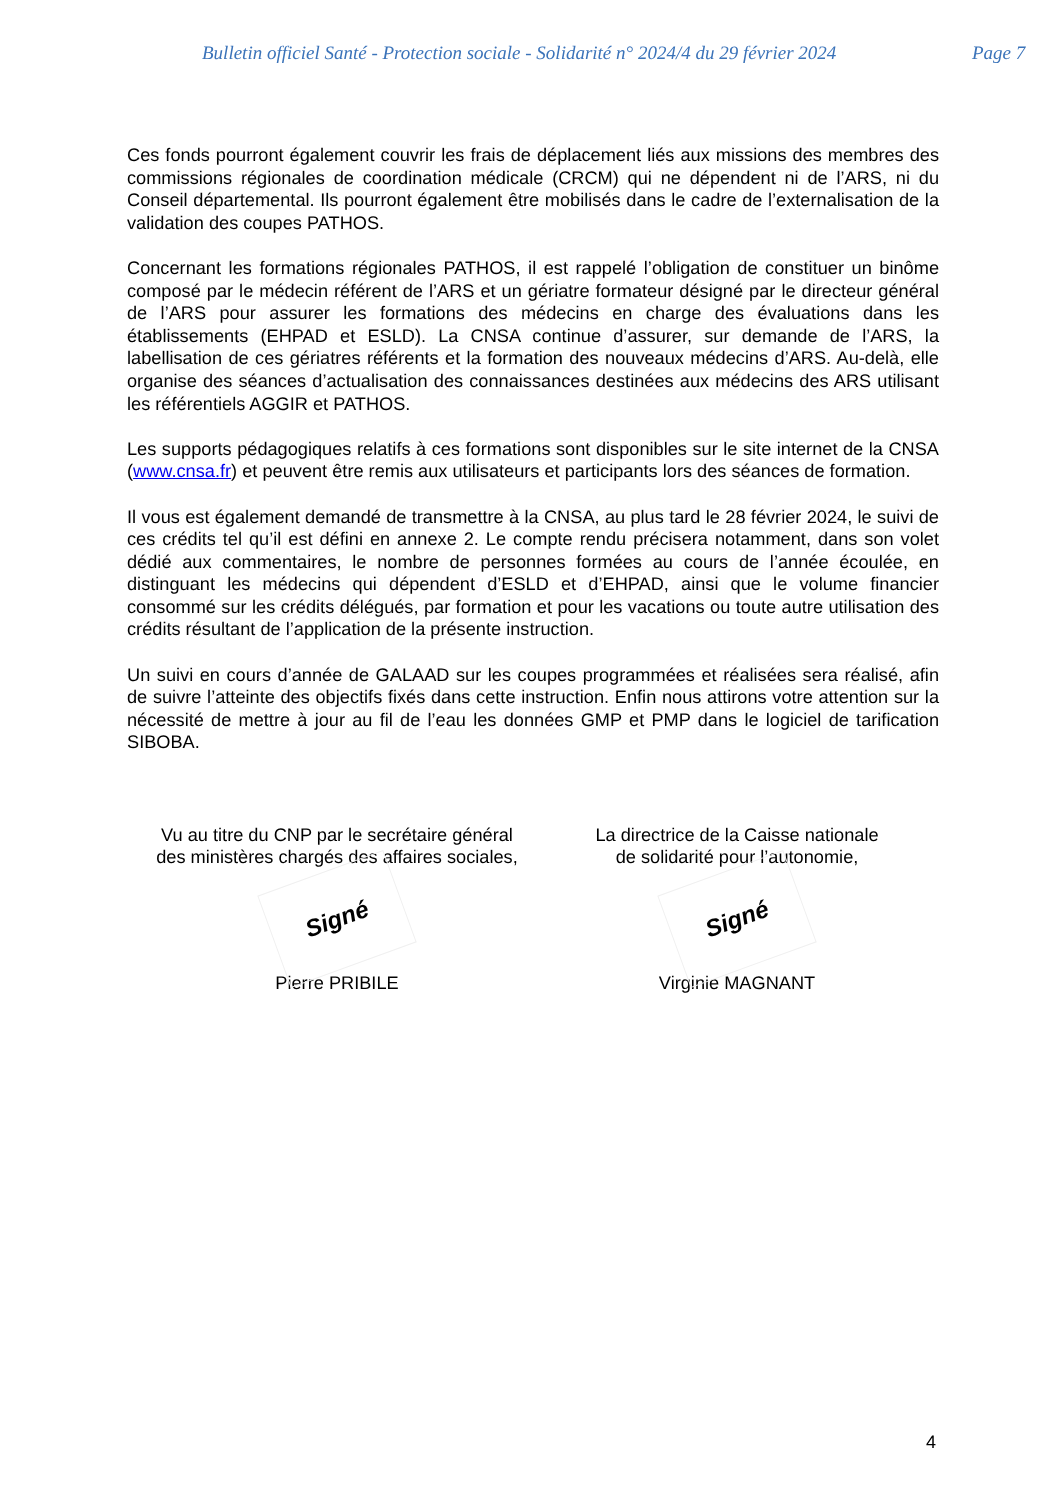Bulletin officiel Santé - Protection sociale - Solidarité n° 2024/4 du 29 février 2024 Page 7
Ces fonds pourront également couvrir les frais de déplacement liés aux missions des membres des commissions régionales de coordination médicale (CRCM) qui ne dépendent ni de l’ARS, ni du Conseil départemental. Ils pourront également être mobilisés dans le cadre de l’externalisation de la validation des coupes PATHOS.
Concernant les formations régionales PATHOS, il est rappelé l’obligation de constituer un binôme composé par le médecin référent de l’ARS et un gériatre formateur désigné par le directeur général de l’ARS pour assurer les formations des médecins en charge des évaluations dans les établissements (EHPAD et ESLD). La CNSA continue d’assurer, sur demande de l’ARS, la labellisation de ces gériatres référents et la formation des nouveaux médecins d’ARS. Au-delà, elle organise des séances d’actualisation des connaissances destinées aux médecins des ARS utilisant les référentiels AGGIR et PATHOS.
Les supports pédagogiques relatifs à ces formations sont disponibles sur le site internet de la CNSA (www.cnsa.fr) et peuvent être remis aux utilisateurs et participants lors des séances de formation.
Il vous est également demandé de transmettre à la CNSA, au plus tard le 28 février 2024, le suivi de ces crédits tel qu’il est défini en annexe 2. Le compte rendu précisera notamment, dans son volet dédié aux commentaires, le nombre de personnes formées au cours de l’année écoulée, en distinguant les médecins qui dépendent d’ESLD et d’EHPAD, ainsi que le volume financier consommé sur les crédits délégués, par formation et pour les vacations ou toute autre utilisation des crédits résultant de l’application de la présente instruction.
Un suivi en cours d’année de GALAAD sur les coupes programmées et réalisées sera réalisé, afin de suivre l’atteinte des objectifs fixés dans cette instruction. Enfin nous attirons votre attention sur la nécessité de mettre à jour au fil de l’eau les données GMP et PMP dans le logiciel de tarification SIBOBA.
Vu au titre du CNP par le secrétaire général
des ministères chargés des affaires sociales,
Signé
Pierre PRIBILE
La directrice de la Caisse nationale
de solidarité pour l’autonomie,
Signé
Virginie MAGNANT
4